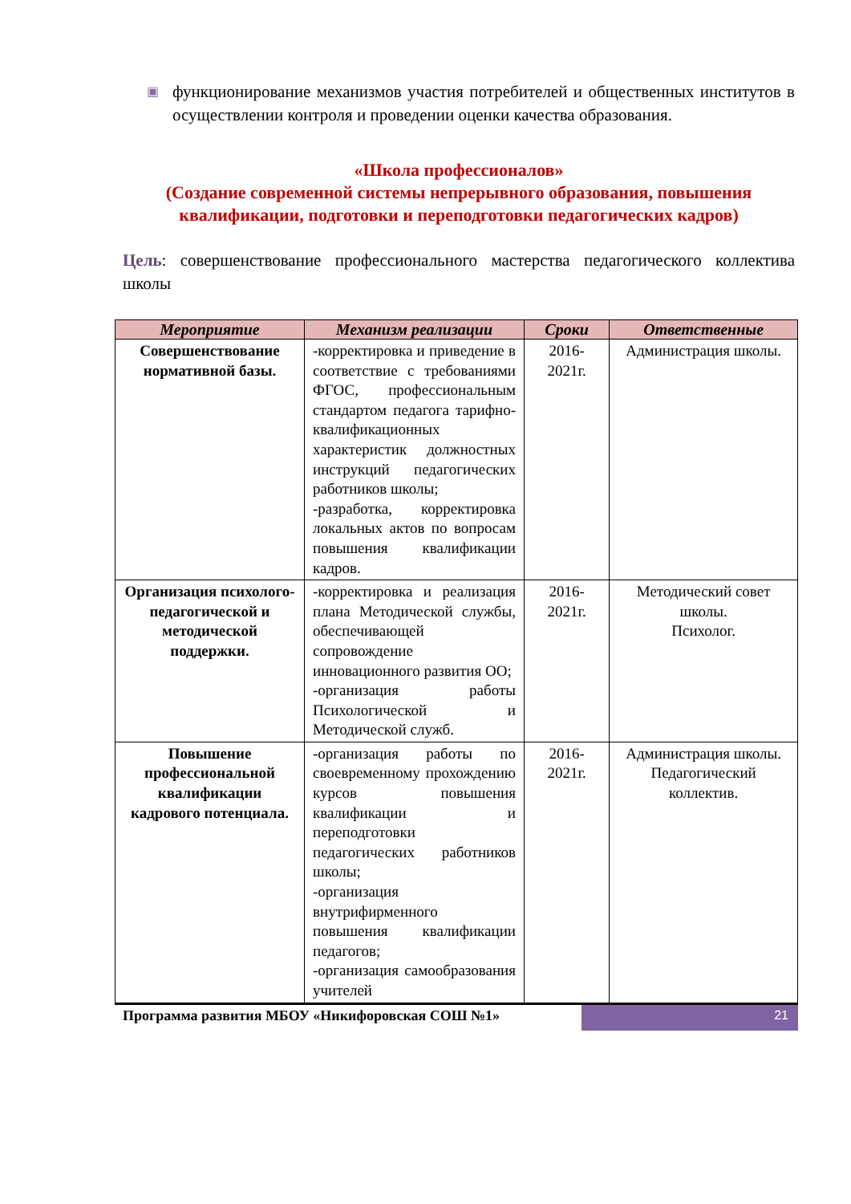▣
функционирование механизмов участия потребителей и общественных институтов в осуществлении контроля и проведении оценки качества образования.
«Школа профессионалов»
(Создание современной системы непрерывного образования, повышения квалификации, подготовки и переподготовки педагогических кадров)
Цель: совершенствование профессионального мастерства педагогического коллектива школы
| Мероприятие | Механизм реализации | Сроки | Ответственные |
| --- | --- | --- | --- |
| Совершенствование нормативной базы. | -корректировка и приведение в соответствие с требованиями ФГОС, профессиональным стандартом педагога тарифно-квалификационных характеристик должностных инструкций педагогических работников школы; -разработка, корректировка локальных актов по вопросам повышения квалификации кадров. | 2016-2021г. | Администрация школы. |
| Организация психолого-педагогической и методической поддержки. | -корректировка и реализация плана Методической службы, обеспечивающей сопровождение инновационного развития ОО; -организация работы Психологической и Методической служб. | 2016-2021г. | Методический совет школы. Психолог. |
| Повышение профессиональной квалификации кадрового потенциала. | -организация работы по своевременному прохождению курсов повышения квалификации и переподготовки педагогических работников школы; -организация внутрифирменного повышения квалификации педагогов; -организация самообразования учителей | 2016-2021г. | Администрация школы. Педагогический коллектив. |
Программа развития МБОУ «Никифоровская СОШ №1»
21